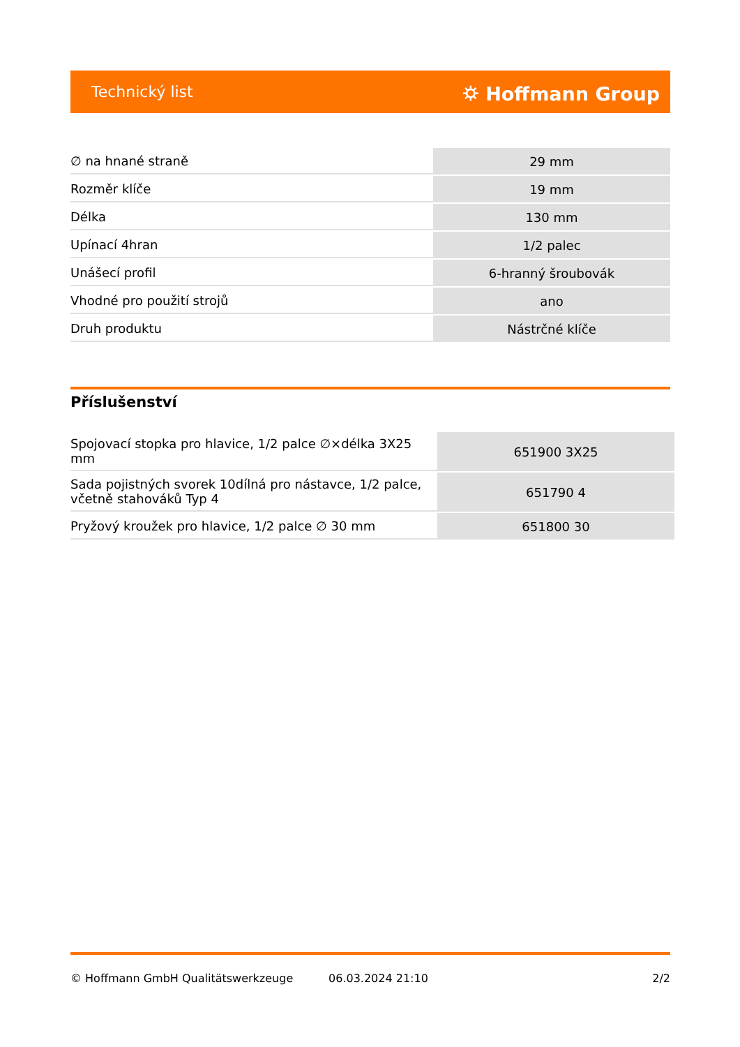Technický list ⛭ Hoffmann Group
| ∅ na hnané straně | 29 mm |
| Rozměr klíče | 19 mm |
| Délka | 130 mm |
| Upínací 4hran | 1/2 palec |
| Unášecí profil | 6-hranný šroubovák |
| Vhodné pro použití strojů | ano |
| Druh produktu | Nástrčné klíče |
Příslušenství
| Spojovací stopka pro hlavice, 1/2 palce ∅×délka 3X25 mm | 651900 3X25 |
| Sada pojistných svorek 10dílná pro nástavce, 1/2 palce, včetně stahováků Typ 4 | 651790 4 |
| Pryžový kroužek pro hlavice, 1/2 palce ∅ 30 mm | 651800 30 |
© Hoffmann GmbH Qualitätswerkzeuge 06.03.2024 21:10 2/2